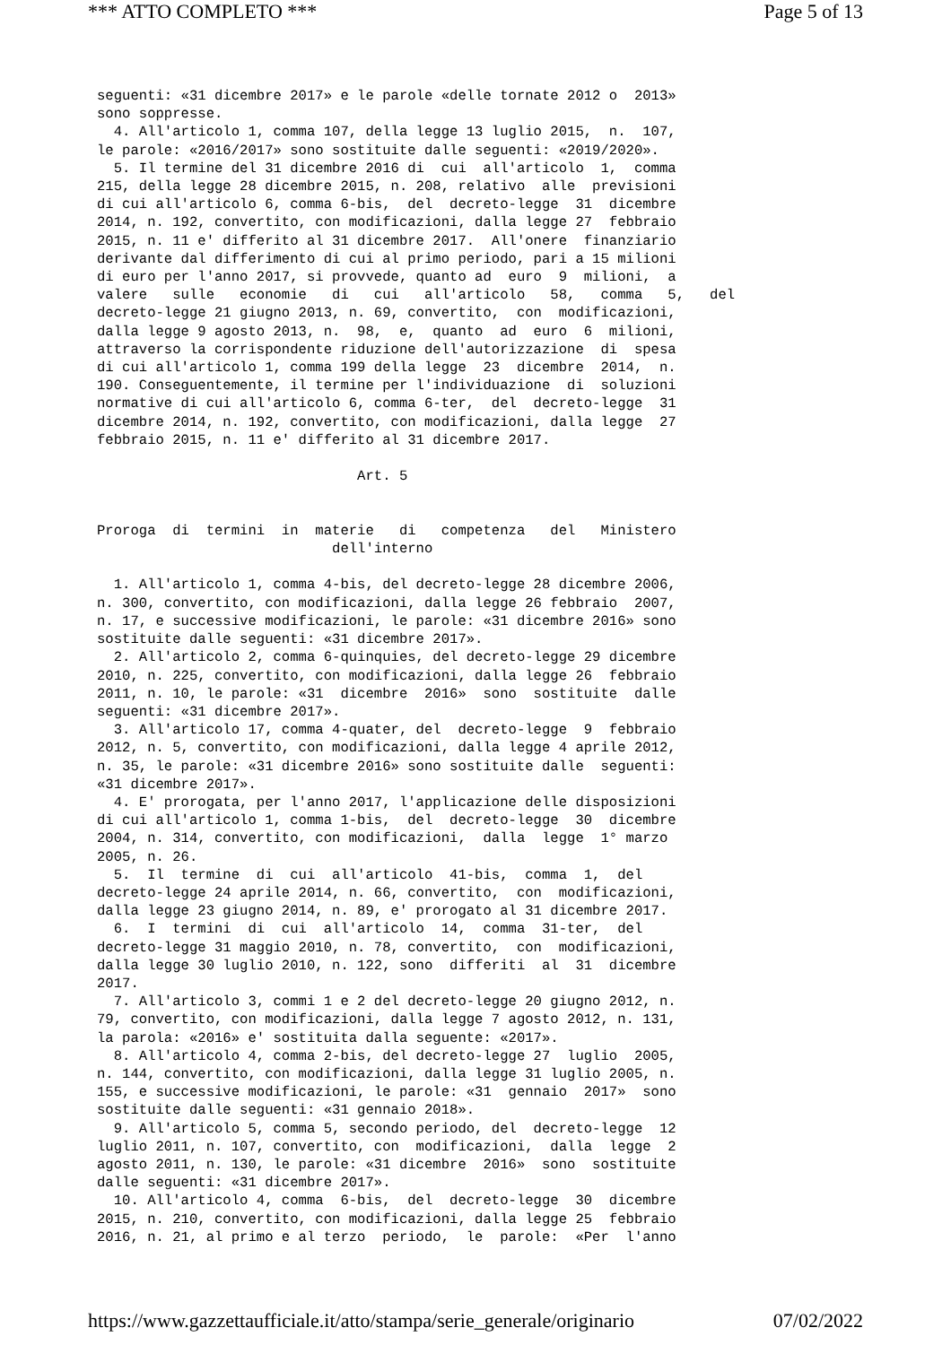*** ATTO COMPLETO *** Page 5 of 13
seguenti: «31 dicembre 2017» e le parole «delle tornate 2012 o  2013»
sono soppresse.
  4. All'articolo 1, comma 107, della legge 13 luglio 2015,  n.  107,
le parole: «2016/2017» sono sostituite dalle seguenti: «2019/2020».
  5. Il termine del 31 dicembre 2016 di  cui  all'articolo  1,  comma
215, della legge 28 dicembre 2015, n. 208, relativo  alle  previsioni
di cui all'articolo 6, comma 6-bis,  del  decreto-legge  31  dicembre
2014, n. 192, convertito, con modificazioni, dalla legge 27  febbraio
2015, n. 11 e' differito al 31 dicembre 2017.  All'onere  finanziario
derivante dal differimento di cui al primo periodo, pari a 15 milioni
di euro per l'anno 2017, si provvede, quanto ad  euro  9  milioni,  a
valere   sulle   economie   di   cui   all'articolo   58,   comma   5,   del
decreto-legge 21 giugno 2013, n. 69, convertito,  con  modificazioni,
dalla legge 9 agosto 2013, n.  98,  e,  quanto  ad  euro  6  milioni,
attraverso la corrispondente riduzione dell'autorizzazione  di  spesa
di cui all'articolo 1, comma 199 della legge  23  dicembre  2014,  n.
190. Conseguentemente, il termine per l'individuazione  di  soluzioni
normative di cui all'articolo 6, comma 6-ter,  del  decreto-legge  31
dicembre 2014, n. 192, convertito, con modificazioni, dalla legge  27
febbraio 2015, n. 11 e' differito al 31 dicembre 2017.

                               Art. 5


Proroga  di  termini  in  materie   di   competenza   del   Ministero
                            dell'interno

  1. All'articolo 1, comma 4-bis, del decreto-legge 28 dicembre 2006,
n. 300, convertito, con modificazioni, dalla legge 26 febbraio  2007,
n. 17, e successive modificazioni, le parole: «31 dicembre 2016» sono
sostituite dalle seguenti: «31 dicembre 2017».
  2. All'articolo 2, comma 6-quinquies, del decreto-legge 29 dicembre
2010, n. 225, convertito, con modificazioni, dalla legge 26  febbraio
2011, n. 10, le parole: «31  dicembre  2016»  sono  sostituite  dalle
seguenti: «31 dicembre 2017».
  3. All'articolo 17, comma 4-quater, del  decreto-legge  9  febbraio
2012, n. 5, convertito, con modificazioni, dalla legge 4 aprile 2012,
n. 35, le parole: «31 dicembre 2016» sono sostituite dalle  seguenti:
«31 dicembre 2017».
  4. E' prorogata, per l'anno 2017, l'applicazione delle disposizioni
di cui all'articolo 1, comma 1-bis,  del  decreto-legge  30  dicembre
2004, n. 314, convertito, con modificazioni,  dalla  legge  1° marzo
2005, n. 26.
  5.  Il  termine  di  cui  all'articolo  41-bis,  comma  1,  del
decreto-legge 24 aprile 2014, n. 66, convertito,  con  modificazioni,
dalla legge 23 giugno 2014, n. 89, e' prorogato al 31 dicembre 2017.
  6.  I  termini  di  cui  all'articolo  14,  comma  31-ter,  del
decreto-legge 31 maggio 2010, n. 78, convertito,  con  modificazioni,
dalla legge 30 luglio 2010, n. 122, sono  differiti  al  31  dicembre
2017.
  7. All'articolo 3, commi 1 e 2 del decreto-legge 20 giugno 2012, n.
79, convertito, con modificazioni, dalla legge 7 agosto 2012, n. 131,
la parola: «2016» e' sostituita dalla seguente: «2017».
  8. All'articolo 4, comma 2-bis, del decreto-legge 27  luglio  2005,
n. 144, convertito, con modificazioni, dalla legge 31 luglio 2005, n.
155, e successive modificazioni, le parole: «31  gennaio  2017»  sono
sostituite dalle seguenti: «31 gennaio 2018».
  9. All'articolo 5, comma 5, secondo periodo, del  decreto-legge  12
luglio 2011, n. 107, convertito, con  modificazioni,  dalla  legge  2
agosto 2011, n. 130, le parole: «31 dicembre  2016»  sono  sostituite
dalle seguenti: «31 dicembre 2017».
  10. All'articolo 4, comma  6-bis,  del  decreto-legge  30  dicembre
2015, n. 210, convertito, con modificazioni, dalla legge 25  febbraio
2016, n. 21, al primo e al terzo  periodo,  le  parole:  «Per  l'anno
https://www.gazzettaufficiale.it/atto/stampa/serie_generale/originario 07/02/2022